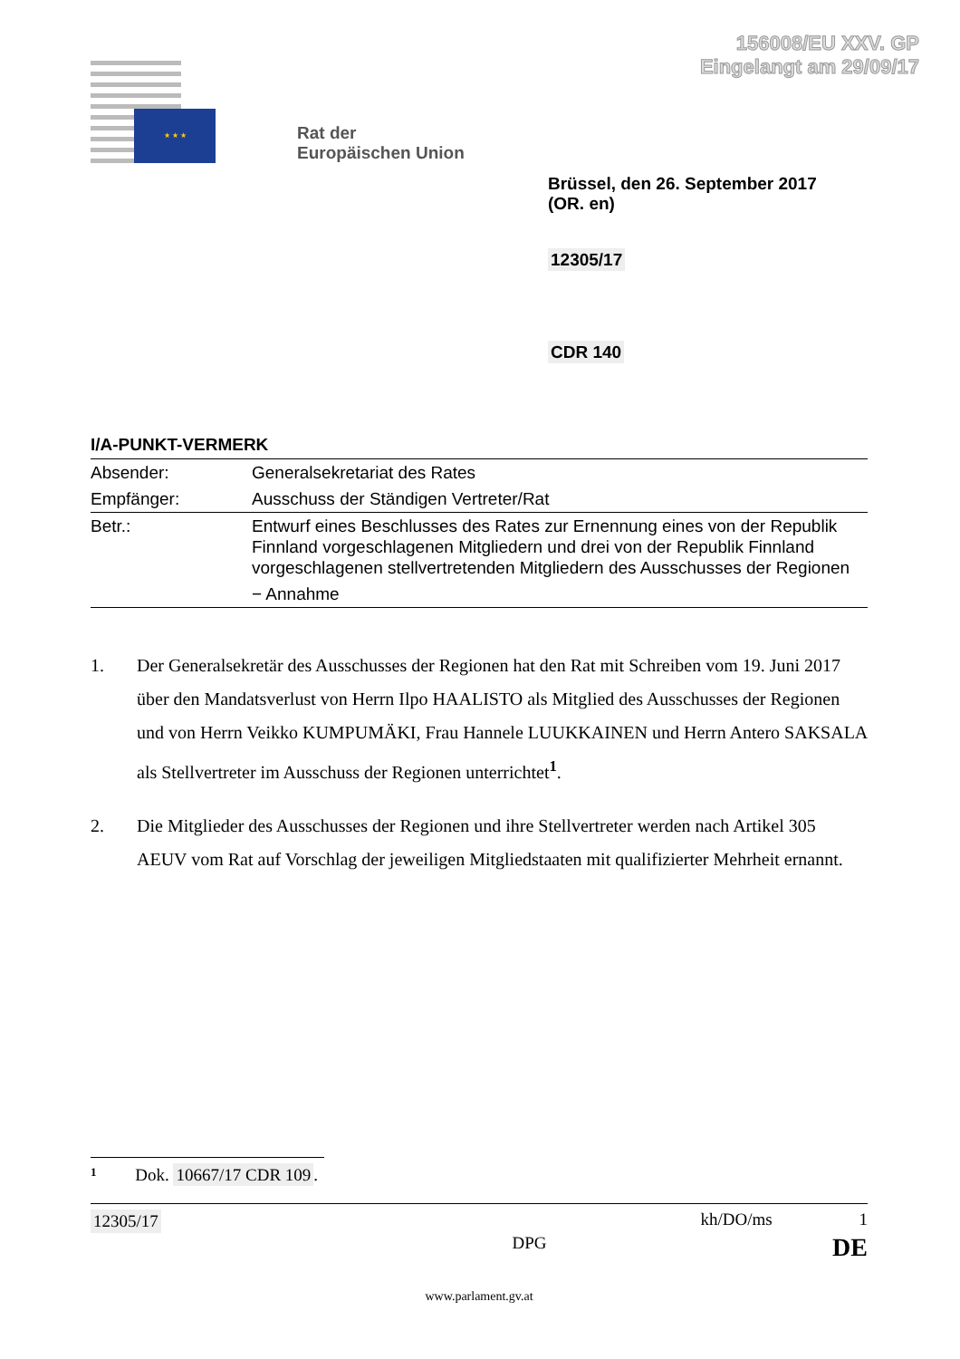156008/EU XXV. GP
Eingelangt am 29/09/17
★ ★ ★
Rat der
Europäischen Union
Brüssel, den 26. September 2017
(OR. en)
12305/17
CDR 140
I/A-PUNKT-VERMERK
| Absender: | Generalsekretariat des Rates |
| Empfänger: | Ausschuss der Ständigen Vertreter/Rat |
| Betr.: | Entwurf eines Beschlusses des Rates zur Ernennung eines von der Republik Finnland vorgeschlagenen Mitgliedern und drei von der Republik Finnland vorgeschlagenen stellvertretenden Mitgliedern des Ausschusses der Regionen − Annahme |
1. Der Generalsekretär des Ausschusses der Regionen hat den Rat mit Schreiben vom 19. Juni 2017 über den Mandatsverlust von Herrn Ilpo HAALISTO als Mitglied des Ausschusses der Regionen und von Herrn Veikko KUMPUMÄKI, Frau Hannele LUUKKAINEN und Herrn Antero SAKSALA als Stellvertreter im Ausschuss der Regionen unterrichtet<sup>1</sup>.
2. Die Mitglieder des Ausschusses der Regionen und ihre Stellvertreter werden nach Artikel 305 AEUV vom Rat auf Vorschlag der jeweiligen Mitgliedstaaten mit qualifizierter Mehrheit ernannt.
1 Dok. 10667/17 CDR 109.
12305/17 kh/DO/ms 1
DPG DE
www.parlament.gv.at